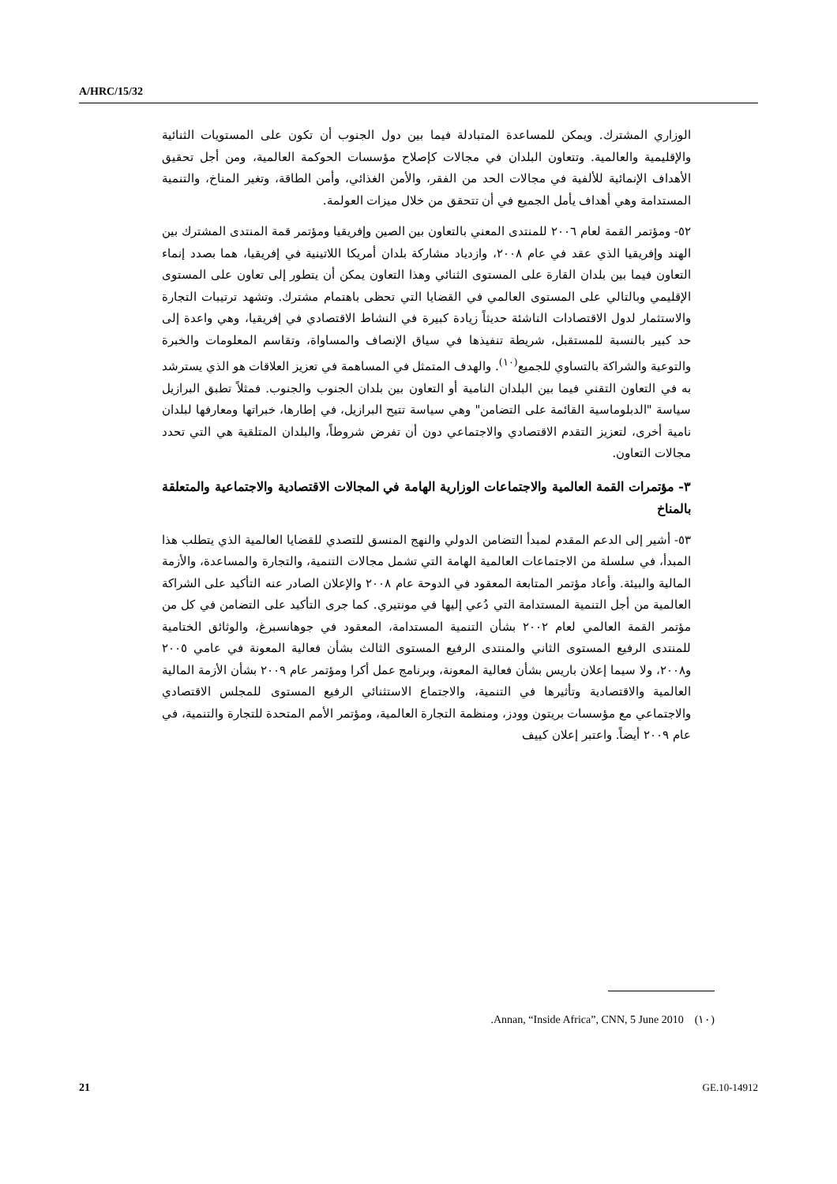A/HRC/15/32
الوزاري المشترك. ويمكن للمساعدة المتبادلة فيما بين دول الجنوب أن تكون على المستويات الثنائية والإقليمية والعالمية. وتتعاون البلدان في مجالات كإصلاح مؤسسات الحوكمة العالمية، ومن أجل تحقيق الأهداف الإنمائية للألفية في مجالات الحد من الفقر، والأمن الغذائي، وأمن الطاقة، وتغير المناخ، والتنمية المستدامة وهي أهداف يأمل الجميع في أن تتحقق من خلال ميزات العولمة.
٥٢- ومؤتمر القمة لعام ٢٠٠٦ للمنتدى المعني بالتعاون بين الصين وإفريقيا ومؤتمر قمة المنتدى المشترك بين الهند وإفريقيا الذي عقد في عام ٢٠٠٨، وازدياد مشاركة بلدان أمريكا اللاتينية في إفريقيا، هما بصدد إنماء التعاون فيما بين بلدان القارة على المستوى الثنائي وهذا التعاون يمكن أن يتطور إلى تعاون على المستوى الإقليمي وبالتالي على المستوى العالمي في القضايا التي تحظى باهتمام مشترك. وتشهد ترتيبات التجارة والاستثمار لدول الاقتصادات الناشئة حديثاً زيادة كبيرة في النشاط الاقتصادي في إفريقيا، وهي واعدة إلى حد كبير بالنسبة للمستقبل، شريطة تنفيذها في سياق الإنصاف والمساواة، وتقاسم المعلومات والخبرة والتوعية والشراكة بالتساوي للجميع<sup>(١٠)</sup>. والهدف المتمثل في المساهمة في تعزيز العلاقات هو الذي يسترشد به في التعاون التقني فيما بين البلدان النامية أو التعاون بين بلدان الجنوب والجنوب. فمثلاً تطبق البرازيل سياسة "الدبلوماسية القائمة على التضامن" وهي سياسة تتيح البرازيل، في إطارها، خبراتها ومعارفها لبلدان نامية أخرى، لتعزيز التقدم الاقتصادي والاجتماعي دون أن تفرض شروطاً، والبلدان المتلقية هي التي تحدد مجالات التعاون.
٣- مؤتمرات القمة العالمية والاجتماعات الوزارية الهامة في المجالات الاقتصادية والاجتماعية والمتعلقة بالمناخ
٥٣- أشير إلى الدعم المقدم لمبدأ التضامن الدولي والنهج المنسق للتصدي للقضايا العالمية الذي يتطلب هذا المبدأ، في سلسلة من الاجتماعات العالمية الهامة التي تشمل مجالات التنمية، والتجارة والمساعدة، والأزمة المالية والبيئة. وأعاد مؤتمر المتابعة المعقود في الدوحة عام ٢٠٠٨ والإعلان الصادر عنه التأكيد على الشراكة العالمية من أجل التنمية المستدامة التي دُعي إليها في مونتيري. كما جرى التأكيد على التضامن في كل من مؤتمر القمة العالمي لعام ٢٠٠٢ بشأن التنمية المستدامة، المعقود في جوهانسبرغ، والوثائق الختامية للمنتدى الرفيع المستوى الثاني والمنتدى الرفيع المستوى الثالث بشأن فعالية المعونة في عامي ٢٠٠٥ و٢٠٠٨، ولا سيما إعلان باريس بشأن فعالية المعونة، وبرنامج عمل أكرا ومؤتمر عام ٢٠٠٩ بشأن الأزمة المالية العالمية والاقتصادية وتأثيرها في التنمية، والاجتماع الاستثنائي الرفيع المستوى للمجلس الاقتصادي والاجتماعي مع مؤسسات بريتون وودز، ومنظمة التجارة العالمية، ومؤتمر الأمم المتحدة للتجارة والتنمية، في عام ٢٠٠٩ أيضاً. واعتبر إعلان كييف
.Annan, “Inside Africa”, CNN, 5 June 2010 (١٠)
21 GE.10-14912